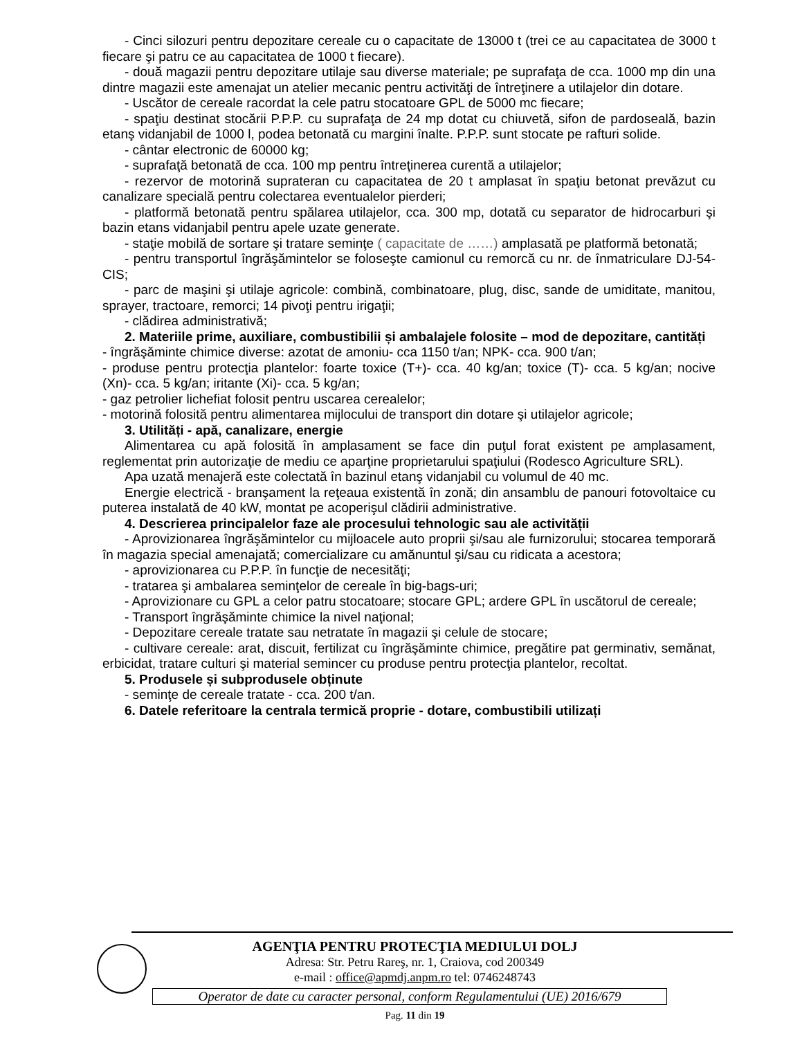- Cinci silozuri pentru depozitare cereale cu o capacitate de 13000 t (trei ce au capacitatea de 3000 t fiecare şi patru ce au capacitatea de 1000 t fiecare).
- două magazii pentru depozitare utilaje sau diverse materiale; pe suprafaţa de cca. 1000 mp din una dintre magazii este amenajat un atelier mecanic pentru activităţi de întreţinere a utilajelor din dotare.
- Uscător de cereale racordat la cele patru stocatoare GPL de 5000 mc fiecare;
- spaţiu destinat stocării P.P.P. cu suprafaţa de 24 mp dotat cu chiuvetă, sifon de pardoseală, bazin etanş vidanjabil de 1000 l, podea betonată cu margini înalte. P.P.P. sunt stocate pe rafturi solide.
- cântar electronic de 60000 kg;
- suprafaţă betonată de cca. 100 mp pentru întreţinerea curentă a utilajelor;
- rezervor de motorină suprateran cu capacitatea de 20 t amplasat în spaţiu betonat prevăzut cu canalizare specială pentru colectarea eventualelor pierderi;
- platformă betonată pentru spălarea utilajelor, cca. 300 mp, dotată cu separator de hidrocarburi şi bazin etans vidanjabil pentru apele uzate generate.
- staţie mobilă de sortare şi tratare seminţe ( capacitate de ……) amplasată pe platformă betonată;
- pentru transportul îngrăşămintelor se foloseşte camionul cu remorcă cu nr. de înmatriculare DJ-54-CIS;
- parc de maşini şi utilaje agricole: combină, combinatoare, plug, disc, sande de umiditate, manitou, sprayer, tractoare, remorci; 14 pivoţi pentru irigaţii;
- clădirea administrativă;
2. Materiile prime, auxiliare, combustibilii și ambalajele folosite – mod de depozitare, cantități
- îngrăşăminte chimice diverse: azotat de amoniu- cca 1150 t/an; NPK- cca. 900 t/an;
- produse pentru protecţia plantelor: foarte toxice (T+)- cca. 40 kg/an; toxice (T)- cca. 5 kg/an; nocive (Xn)- cca. 5 kg/an; iritante (Xi)- cca. 5 kg/an;
- gaz petrolier lichefiat folosit pentru uscarea cerealelor;
- motorină folosită pentru alimentarea mijlocului de transport din dotare şi utilajelor agricole;
3. Utilități - apă, canalizare, energie
Alimentarea cu apă folosită în amplasament se face din puţul forat existent pe amplasament, reglementat prin autorizaţie de mediu ce aparţine proprietarului spaţiului (Rodesco Agriculture SRL).
Apa uzată menajeră este colectată în bazinul etanş vidanjabil cu volumul de 40 mc.
Energie electrică - branşament la reţeaua existentă în zonă; din ansamblu de panouri fotovoltaice cu puterea instalată de 40 kW, montat pe acoperişul clădirii administrative.
4. Descrierea principalelor faze ale procesului tehnologic sau ale activității
- Aprovizionarea îngrăşămintelor cu mijloacele auto proprii şi/sau ale furnizorului; stocarea temporară în magazia special amenajată; comercializare cu amănuntul şi/sau cu ridicata a acestora;
- aprovizionarea cu P.P.P. în funcţie de necesităţi;
- tratarea şi ambalarea seminţelor de cereale în big-bags-uri;
- Aprovizionare cu GPL a celor patru stocatoare; stocare GPL; ardere GPL în uscătorul de cereale;
- Transport îngrăşăminte chimice la nivel naţional;
- Depozitare cereale tratate sau netratate în magazii şi celule de stocare;
- cultivare cereale: arat, discuit, fertilizat cu îngrăşăminte chimice, pregătire pat germinativ, semănat, erbicidat, tratare culturi şi material semincer cu produse pentru protecţia plantelor, recoltat.
5. Produsele și subprodusele obținute
- seminţe de cereale tratate - cca. 200 t/an.
6. Datele referitoare la centrala termică proprie - dotare, combustibili utilizați
AGENŢIA PENTRU PROTECŢIA MEDIULUI DOLJ
Adresa: Str. Petru Rareş, nr. 1, Craiova, cod 200349
e-mail : office@apmdj.anpm.ro tel: 0746248743
Operator de date cu caracter personal, conform Regulamentului (UE) 2016/679
Pag. 11 din 19